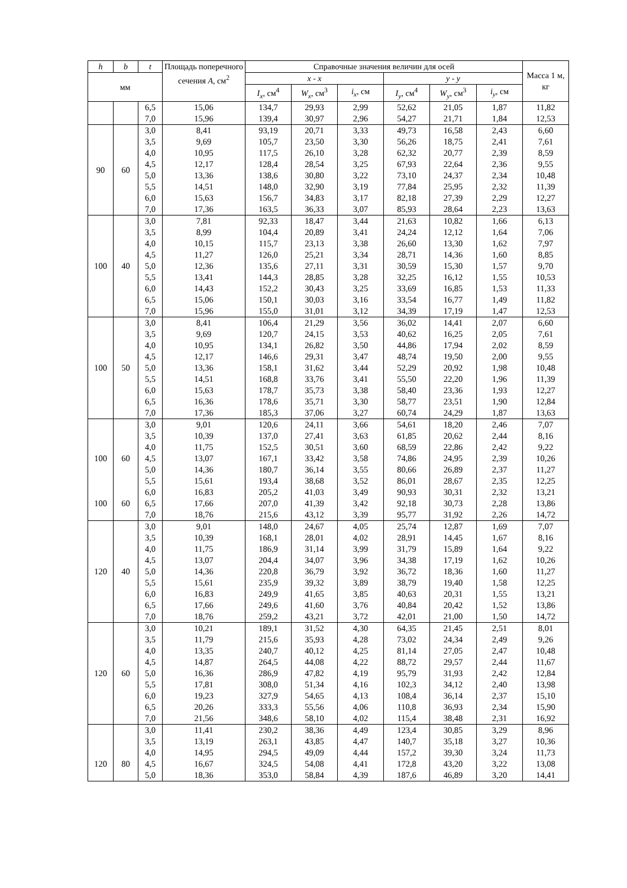| h | b | t | Площадь поперечного сечения A , см<sup>2</sup> | Справочные значения величин для осей | | | | | | Масса 1 м, кг |
| --- | --- | --- | --- | --- | --- | --- | --- | --- | --- | --- |
| мм | | | | x - x | | | y - y | | | |
| | | | | I<sub>x</sub> , см<sup>4</sup> | W<sub>x</sub> , см<sup>3</sup> | i<sub>x</sub> , см | I<sub>y</sub> , см<sup>4</sup> | W<sub>y</sub> , см<sup>3</sup> | i<sub>y</sub> , см | |
| | | 6,5 | 15,06 | 134,7 | 29,93 | 2,99 | 52,62 | 21,05 | 1,87 | 11,82 |
| | | 7,0 | 15,96 | 139,4 | 30,97 | 2,96 | 54,27 | 21,71 | 1,84 | 12,53 |
| 90 | 60 | 3,0 | 8,41 | 93,19 | 20,71 | 3,33 | 49,73 | 16,58 | 2,43 | 6,60 |
| | | 3,5 | 9,69 | 105,7 | 23,50 | 3,30 | 56,26 | 18,75 | 2,41 | 7,61 |
| | | 4,0 | 10,95 | 117,5 | 26,10 | 3,28 | 62,32 | 20,77 | 2,39 | 8,59 |
| | | 4,5 | 12,17 | 128,4 | 28,54 | 3,25 | 67,93 | 22,64 | 2,36 | 9,55 |
| | | 5,0 | 13,36 | 138,6 | 30,80 | 3,22 | 73,10 | 24,37 | 2,34 | 10,48 |
| | | 5,5 | 14,51 | 148,0 | 32,90 | 3,19 | 77,84 | 25,95 | 2,32 | 11,39 |
| | | 6,0 | 15,63 | 156,7 | 34,83 | 3,17 | 82,18 | 27,39 | 2,29 | 12,27 |
| | | 7,0 | 17,36 | 163,5 | 36,33 | 3,07 | 85,93 | 28,64 | 2,23 | 13,63 |
| 100 | 40 | 3,0 | 7,81 | 92,33 | 18,47 | 3,44 | 21,63 | 10,82 | 1,66 | 6,13 |
| | | 3,5 | 8,99 | 104,4 | 20,89 | 3,41 | 24,24 | 12,12 | 1,64 | 7,06 |
| | | 4,0 | 10,15 | 115,7 | 23,13 | 3,38 | 26,60 | 13,30 | 1,62 | 7,97 |
| | | 4,5 | 11,27 | 126,0 | 25,21 | 3,34 | 28,71 | 14,36 | 1,60 | 8,85 |
| | | 5,0 | 12,36 | 135,6 | 27,11 | 3,31 | 30,59 | 15,30 | 1,57 | 9,70 |
| | | 5,5 | 13,41 | 144,3 | 28,85 | 3,28 | 32,25 | 16,12 | 1,55 | 10,53 |
| | | 6,0 | 14,43 | 152,2 | 30,43 | 3,25 | 33,69 | 16,85 | 1,53 | 11,33 |
| | | 6,5 | 15,06 | 150,1 | 30,03 | 3,16 | 33,54 | 16,77 | 1,49 | 11,82 |
| | | 7,0 | 15,96 | 155,0 | 31,01 | 3,12 | 34,39 | 17,19 | 1,47 | 12,53 |
| 100 | 50 | 3,0 | 8,41 | 106,4 | 21,29 | 3,56 | 36,02 | 14,41 | 2,07 | 6,60 |
| | | 3,5 | 9,69 | 120,7 | 24,15 | 3,53 | 40,62 | 16,25 | 2,05 | 7,61 |
| | | 4,0 | 10,95 | 134,1 | 26,82 | 3,50 | 44,86 | 17,94 | 2,02 | 8,59 |
| | | 4,5 | 12,17 | 146,6 | 29,31 | 3,47 | 48,74 | 19,50 | 2,00 | 9,55 |
| | | 5,0 | 13,36 | 158,1 | 31,62 | 3,44 | 52,29 | 20,92 | 1,98 | 10,48 |
| | | 5,5 | 14,51 | 168,8 | 33,76 | 3,41 | 55,50 | 22,20 | 1,96 | 11,39 |
| | | 6,0 | 15,63 | 178,7 | 35,73 | 3,38 | 58,40 | 23,36 | 1,93 | 12,27 |
| | | 6,5 | 16,36 | 178,6 | 35,71 | 3,30 | 58,77 | 23,51 | 1,90 | 12,84 |
| | | 7,0 | 17,36 | 185,3 | 37,06 | 3,27 | 60,74 | 24,29 | 1,87 | 13,63 |
| 100 | 60 | 3,0 | 9,01 | 120,6 | 24,11 | 3,66 | 54,61 | 18,20 | 2,46 | 7,07 |
| | | 3,5 | 10,39 | 137,0 | 27,41 | 3,63 | 61,85 | 20,62 | 2,44 | 8,16 |
| | | 4,0 | 11,75 | 152,5 | 30,51 | 3,60 | 68,59 | 22,86 | 2,42 | 9,22 |
| | | 4,5 | 13,07 | 167,1 | 33,42 | 3,58 | 74,86 | 24,95 | 2,39 | 10,26 |
| | | 5,0 | 14,36 | 180,7 | 36,14 | 3,55 | 80,66 | 26,89 | 2,37 | 11,27 |
| | | 5,5 | 15,61 | 193,4 | 38,68 | 3,52 | 86,01 | 28,67 | 2,35 | 12,25 |
| | | 6,0 | 16,83 | 205,2 | 41,03 | 3,49 | 90,93 | 30,31 | 2,32 | 13,21 |
| 100 | 60 | 6,5 | 17,66 | 207,0 | 41,39 | 3,42 | 92,18 | 30,73 | 2,28 | 13,86 |
| | | 7,0 | 18,76 | 215,6 | 43,12 | 3,39 | 95,77 | 31,92 | 2,26 | 14,72 |
| 120 | 40 | 3,0 | 9,01 | 148,0 | 24,67 | 4,05 | 25,74 | 12,87 | 1,69 | 7,07 |
| | | 3,5 | 10,39 | 168,1 | 28,01 | 4,02 | 28,91 | 14,45 | 1,67 | 8,16 |
| | | 4,0 | 11,75 | 186,9 | 31,14 | 3,99 | 31,79 | 15,89 | 1,64 | 9,22 |
| | | 4,5 | 13,07 | 204,4 | 34,07 | 3,96 | 34,38 | 17,19 | 1,62 | 10,26 |
| | | 5,0 | 14,36 | 220,8 | 36,79 | 3,92 | 36,72 | 18,36 | 1,60 | 11,27 |
| | | 5,5 | 15,61 | 235,9 | 39,32 | 3,89 | 38,79 | 19,40 | 1,58 | 12,25 |
| | | 6,0 | 16,83 | 249,9 | 41,65 | 3,85 | 40,63 | 20,31 | 1,55 | 13,21 |
| | | 6,5 | 17,66 | 249,6 | 41,60 | 3,76 | 40,84 | 20,42 | 1,52 | 13,86 |
| | | 7,0 | 18,76 | 259,2 | 43,21 | 3,72 | 42,01 | 21,00 | 1,50 | 14,72 |
| 120 | 60 | 3,0 | 10,21 | 189,1 | 31,52 | 4,30 | 64,35 | 21,45 | 2,51 | 8,01 |
| | | 3,5 | 11,79 | 215,6 | 35,93 | 4,28 | 73,02 | 24,34 | 2,49 | 9,26 |
| | | 4,0 | 13,35 | 240,7 | 40,12 | 4,25 | 81,14 | 27,05 | 2,47 | 10,48 |
| | | 4,5 | 14,87 | 264,5 | 44,08 | 4,22 | 88,72 | 29,57 | 2,44 | 11,67 |
| | | 5,0 | 16,36 | 286,9 | 47,82 | 4,19 | 95,79 | 31,93 | 2,42 | 12,84 |
| | | 5,5 | 17,81 | 308,0 | 51,34 | 4,16 | 102,3 | 34,12 | 2,40 | 13,98 |
| | | 6,0 | 19,23 | 327,9 | 54,65 | 4,13 | 108,4 | 36,14 | 2,37 | 15,10 |
| | | 6,5 | 20,26 | 333,3 | 55,56 | 4,06 | 110,8 | 36,93 | 2,34 | 15,90 |
| | | 7,0 | 21,56 | 348,6 | 58,10 | 4,02 | 115,4 | 38,48 | 2,31 | 16,92 |
| 120 | 80 | 3,0 | 11,41 | 230,2 | 38,36 | 4,49 | 123,4 | 30,85 | 3,29 | 8,96 |
| | | 3,5 | 13,19 | 263,1 | 43,85 | 4,47 | 140,7 | 35,18 | 3,27 | 10,36 |
| | | 4,0 | 14,95 | 294,5 | 49,09 | 4,44 | 157,2 | 39,30 | 3,24 | 11,73 |
| | | 4,5 | 16,67 | 324,5 | 54,08 | 4,41 | 172,8 | 43,20 | 3,22 | 13,08 |
| | | 5,0 | 18,36 | 353,0 | 58,84 | 4,39 | 187,6 | 46,89 | 3,20 | 14,41 |